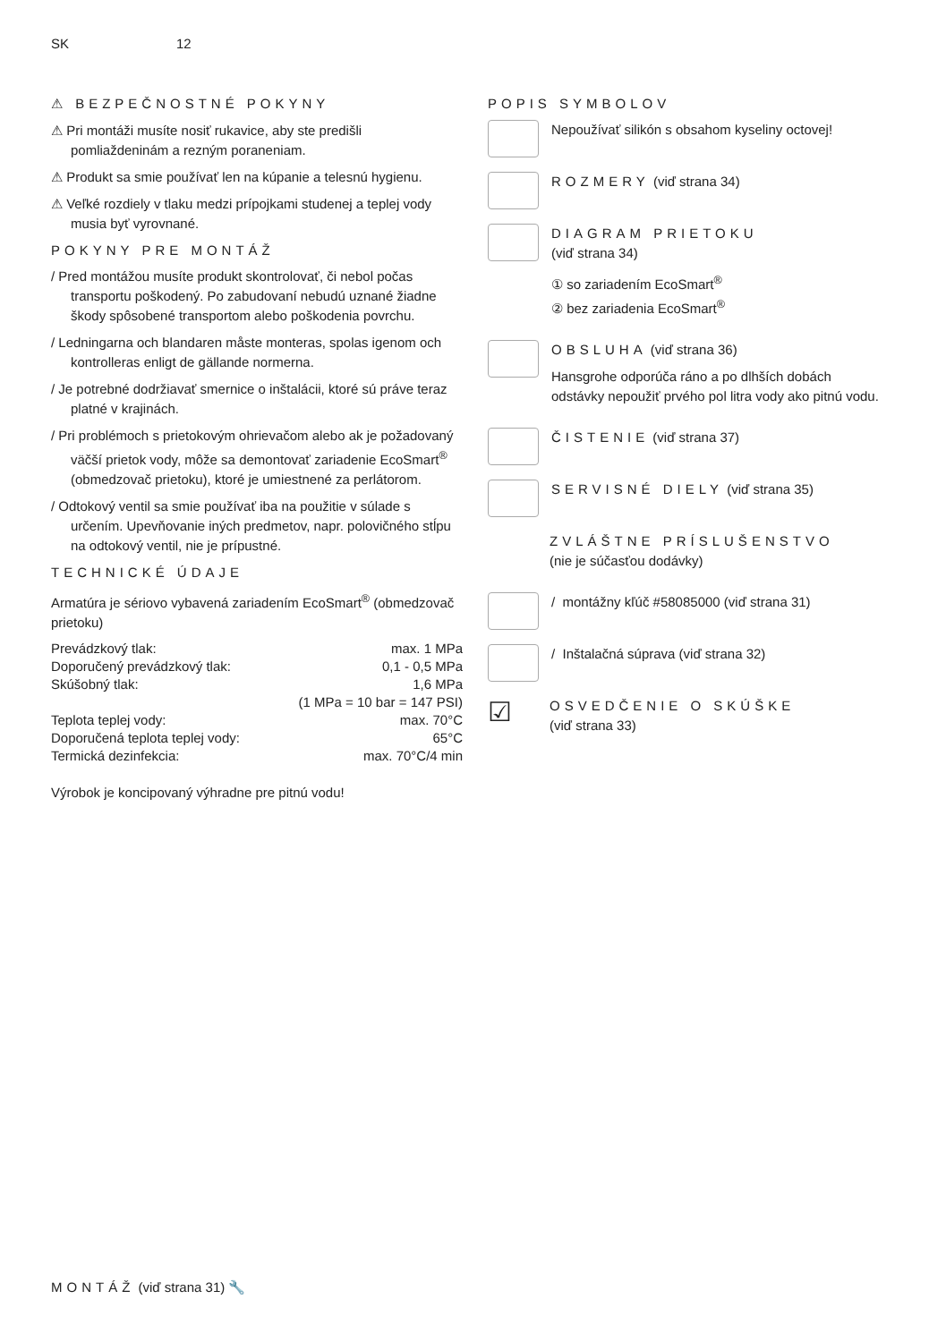SK 12
⚠ BEZPEČNOSTNÉ POKYNY
⚠ Pri montáži musíte nosiť rukavice, aby ste predišli pomliaždeninám a rezným poraneniam.
⚠ Produkt sa smie používať len na kúpanie a telesnú hygienu.
⚠ Veľké rozdiely v tlaku medzi prípojkami studenej a teplej vody musia byť vyrovnané.
POKYNY PRE MONTÁŽ
/ Pred montážou musíte produkt skontrolovať, či nebol počas transportu poškodený. Po zabudovaní nebudú uznané žiadne škody spôsobené transportom alebo poškodenia povrchu.
/ Ledningarna och blandaren måste monteras, spolas igenom och kontrolleras enligt de gällande normerna.
/ Je potrebné dodržiavať smernice o inštalácii, ktoré sú práve teraz platné v krajinách.
/ Pri problémoch s prietokovým ohrievačom alebo ak je požadovaný väčší prietok vody, môže sa demontovať zariadenie EcoSmart<sup>®</sup> (obmedzovač prietoku), ktoré je umiestnené za perlátorom.
/ Odtokový ventil sa smie používať iba na použitie v súlade s určením. Upevňovanie iných predmetov, napr. polovičného stĺpu na odtokový ventil, nie je prípustné.
TECHNICKÉ ÚDAJE
Armatúra je sériovo vybavená zariadením EcoSmart<sup>®</sup> (obmedzovač prietoku)
| Prevádzkový tlak: | max. 1 MPa |
| Doporučený prevádzkový tlak: | 0,1 - 0,5 MPa |
| Skúšobný tlak: | 1,6 MPa |
| | (1 MPa = 10 bar = 147 PSI) |
| Teplota teplej vody: | max. 70°C |
| Doporučená teplota teplej vody: | 65°C |
| Termická dezinfekcia: | max. 70°C/4 min |
Výrobok je koncipovaný výhradne pre pitnú vodu!
POPIS SYMBOLOV
Nepoužívať silikón s obsahom kyseliny octovej!
ROZMERY (viď strana 34)
DIAGRAM PRIETOKU
(viď strana 34)
① so zariadením EcoSmart<sup>®</sup>
② bez zariadenia EcoSmart<sup>®</sup>
OBSLUHA (viď strana 36)
Hansgrohe odporúča ráno a po dlhších dobách odstávky nepoužiť prvého pol litra vody ako pitnú vodu.
ČISTENIE (viď strana 37)
SERVISNÉ DIELY (viď strana 35)
ZVLÁŠTNE PRÍSLUŠENSTVO
(nie je súčasťou dodávky)
/ montážny kľúč #58085000 (viď strana 31)
/ Inštalačná súprava (viď strana 32)
☑
OSVEDČENIE O SKÚŠKE
(viď strana 33)
MONTÁŽ (viď strana 31) 🔧